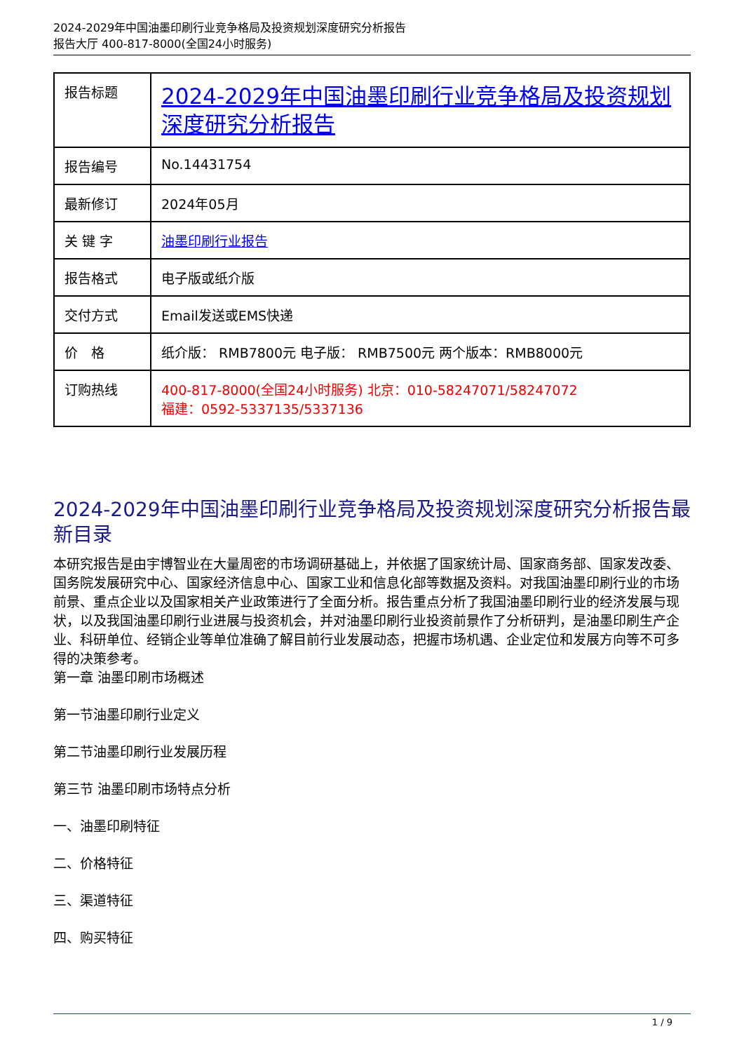2024-2029年中国油墨印刷行业竞争格局及投资规划深度研究分析报告
报告大厅 400-817-8000(全国24小时服务)
| 报告标题 | 2024-2029年中国油墨印刷行业竞争格局及投资规划深度研究分析报告 |
| 报告编号 | No.14431754 |
| 最新修订 | 2024年05月 |
| 关 键 字 | 油墨印刷行业报告 |
| 报告格式 | 电子版或纸介版 |
| 交付方式 | Email发送或EMS快递 |
| 价 格 | 纸介版： RMB7800元 电子版： RMB7500元 两个版本：RMB8000元 |
| 订购热线 | 400-817-8000(全国24小时服务) 北京：010-58247071/58247072 福建：0592-5337135/5337136 |
2024-2029年中国油墨印刷行业竞争格局及投资规划深度研究分析报告最新目录
本研究报告是由宇博智业在大量周密的市场调研基础上，并依据了国家统计局、国家商务部、国家发改委、国务院发展研究中心、国家经济信息中心、国家工业和信息化部等数据及资料。对我国油墨印刷行业的市场前景、重点企业以及国家相关产业政策进行了全面分析。报告重点分析了我国油墨印刷行业的经济发展与现状，以及我国油墨印刷行业进展与投资机会，并对油墨印刷行业投资前景作了分析研判，是油墨印刷生产企业、科研单位、经销企业等单位准确了解目前行业发展动态，把握市场机遇、企业定位和发展方向等不可多得的决策参考。
第一章 油墨印刷市场概述
第一节油墨印刷行业定义
第二节油墨印刷行业发展历程
第三节 油墨印刷市场特点分析
一、油墨印刷特征
二、价格特征
三、渠道特征
四、购买特征
1 / 9